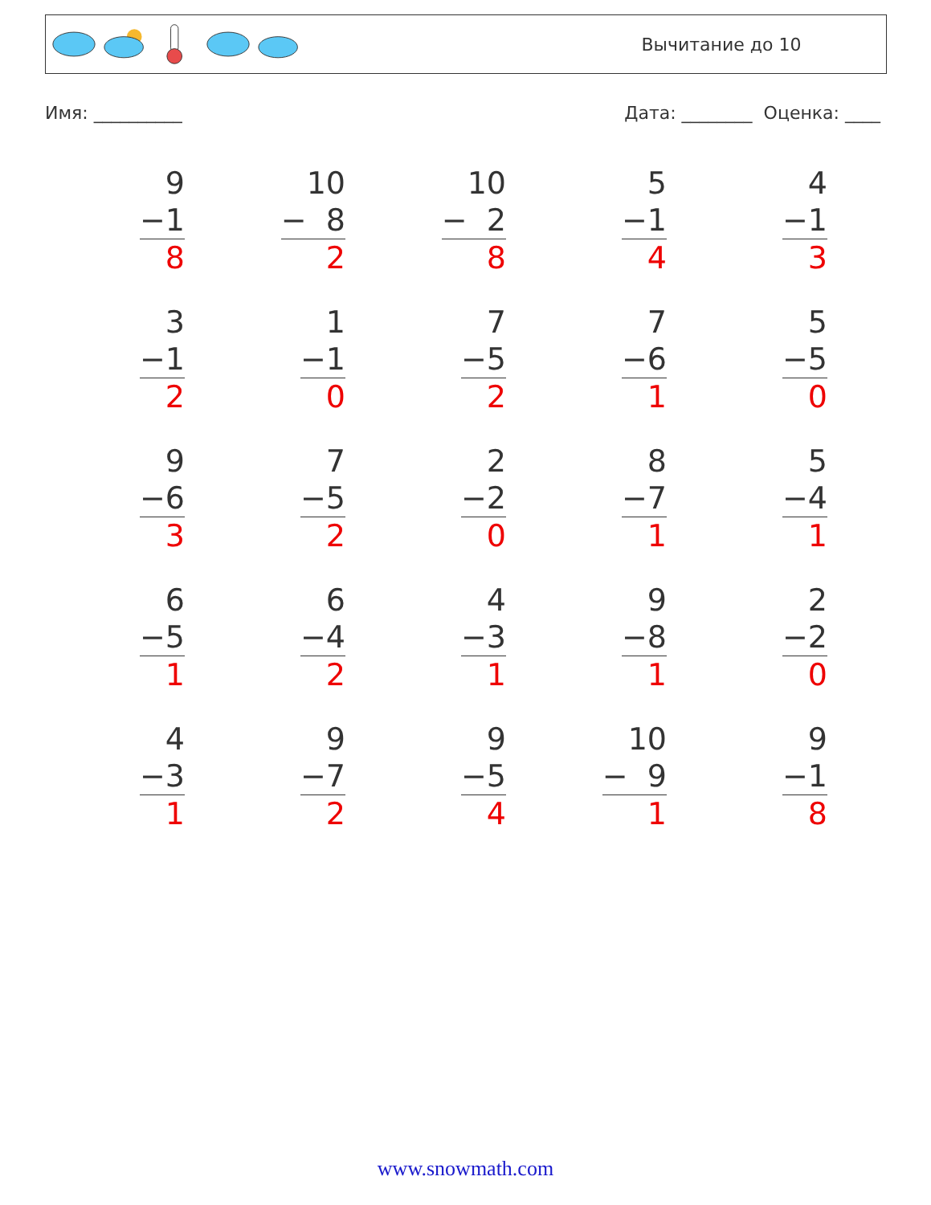Вычитание до 10
Имя: __________ Дата: ________ Оценка: ____
9
−1
8
10
− 8
2
10
− 2
8
5
−1
4
4
−1
3
3
−1
2
1
−1
0
7
−5
2
7
−6
1
5
−5
0
9
−6
3
7
−5
2
2
−2
0
8
−7
1
5
−4
1
6
−5
1
6
−4
2
4
−3
1
9
−8
1
2
−2
0
4
−3
1
9
−7
2
9
−5
4
10
− 9
1
9
−1
8
www.snowmath.com